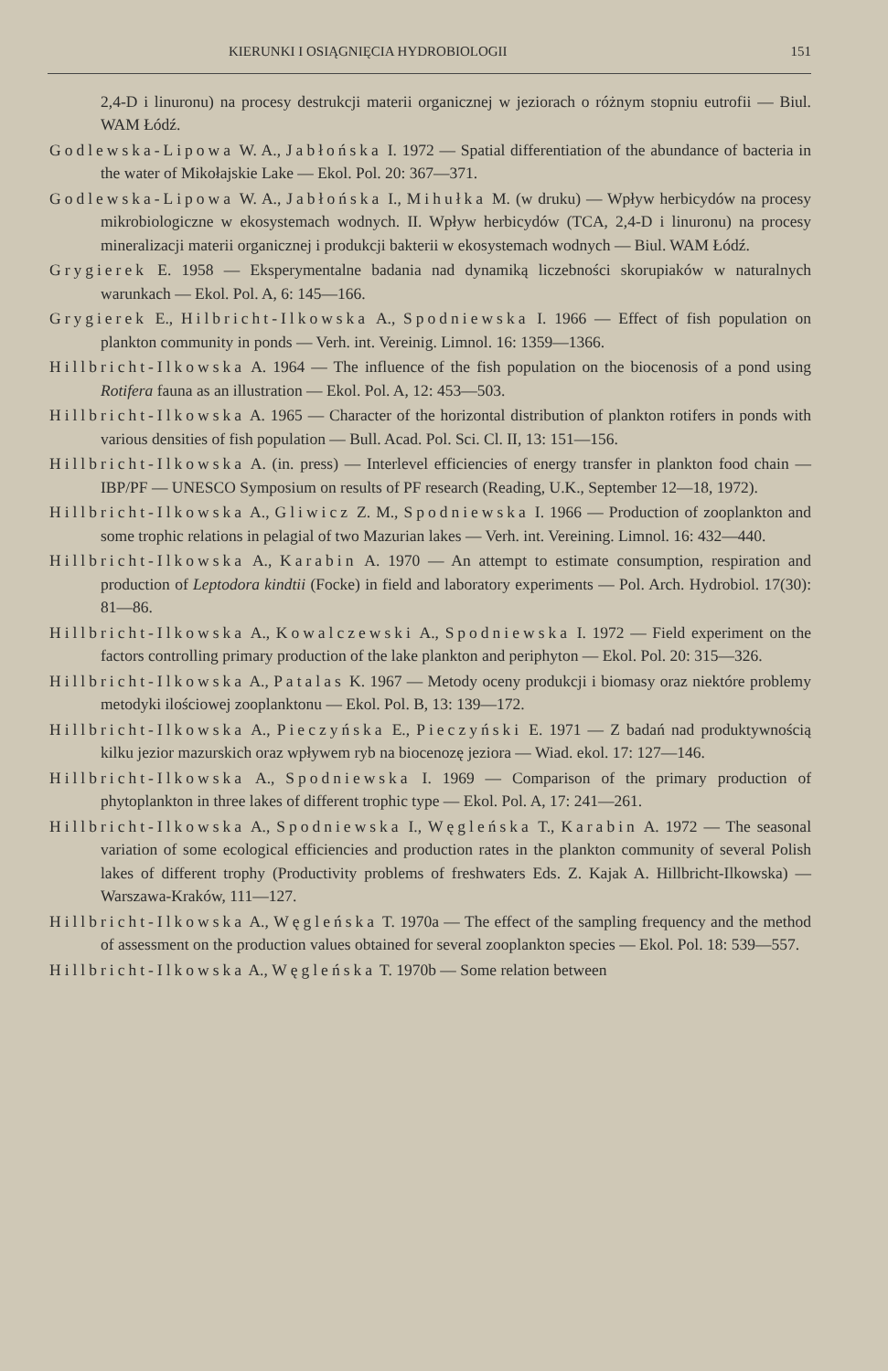KIERUNKI I OSIĄGNIĘCIA HYDROBIOLOGII 151
2,4-D i linuronu) na procesy destrukcji materii organicznej w jeziorach o różnym stopniu eutrofii — Biul. WAM Łódź.
Godlewska-Lipowa W. A., Jabłońska I. 1972 — Spatial differentiation of the abundance of bacteria in the water of Mikołajskie Lake — Ekol. Pol. 20: 367—371.
Godlewska-Lipowa W. A., Jabłońska I., Mihułka M. (w druku) — Wpływ herbicydów na procesy mikrobiologiczne w ekosystemach wodnych. II. Wpływ herbicydów (TCA, 2,4-D i linuronu) na procesy mineralizacji materii organicznej i produkcji bakterii w ekosystemach wodnych — Biul. WAM Łódź.
Grygierek E. 1958 — Eksperymentalne badania nad dynamiką liczebności skorupiaków w naturalnych warunkach — Ekol. Pol. A, 6: 145—166.
Grygierek E., Hilbricht-Ilkowska A., Spodniewska I. 1966 — Effect of fish population on plankton community in ponds — Verh. int. Vereinig. Limnol. 16: 1359—1366.
Hillbricht-Ilkowska A. 1964 — The influence of the fish population on the biocenosis of a pond using Rotifera fauna as an illustration — Ekol. Pol. A, 12: 453—503.
Hillbricht-Ilkowska A. 1965 — Character of the horizontal distribution of plankton rotifers in ponds with various densities of fish population — Bull. Acad. Pol. Sci. Cl. II, 13: 151—156.
Hillbricht-Ilkowska A. (in. press) — Interlevel efficiencies of energy transfer in plankton food chain — IBP/PF — UNESCO Symposium on results of PF research (Reading, U.K., September 12—18, 1972).
Hillbricht-Ilkowska A., Gliwicz Z. M., Spodniewska I. 1966 — Production of zooplankton and some trophic relations in pelagial of two Mazurian lakes — Verh. int. Vereining. Limnol. 16: 432—440.
Hillbricht-Ilkowska A., Karabin A. 1970 — An attempt to estimate consumption, respiration and production of Leptodora kindtii (Focke) in field and laboratory experiments — Pol. Arch. Hydrobiol. 17(30): 81—86.
Hillbricht-Ilkowska A., Kowalczewski A., Spodniewska I. 1972 — Field experiment on the factors controlling primary production of the lake plankton and periphyton — Ekol. Pol. 20: 315—326.
Hillbricht-Ilkowska A., Patalas K. 1967 — Metody oceny produkcji i biomasy oraz niektóre problemy metodyki ilościowej zooplanktonu — Ekol. Pol. B, 13: 139—172.
Hillbricht-Ilkowska A., Pieczyńska E., Pieczyński E. 1971 — Z badań nad produktywnością kilku jezior mazurskich oraz wpływem ryb na biocenozę jeziora — Wiad. ekol. 17: 127—146.
Hillbricht-Ilkowska A., Spodniewska I. 1969 — Comparison of the primary production of phytoplankton in three lakes of different trophic type — Ekol. Pol. A, 17: 241—261.
Hillbricht-Ilkowska A., Spodniewska I., Węgleńska T., Karabin A. 1972 — The seasonal variation of some ecological efficiencies and production rates in the plankton community of several Polish lakes of different trophy (Productivity problems of freshwaters Eds. Z. Kajak A. Hillbricht-Ilkowska) — Warszawa-Kraków, 111—127.
Hillbricht-Ilkowska A., Węgleńska T. 1970a — The effect of the sampling frequency and the method of assessment on the production values obtained for several zooplankton species — Ekol. Pol. 18: 539—557.
Hillbricht-Ilkowska A., Węgleńska T. 1970b — Some relation between